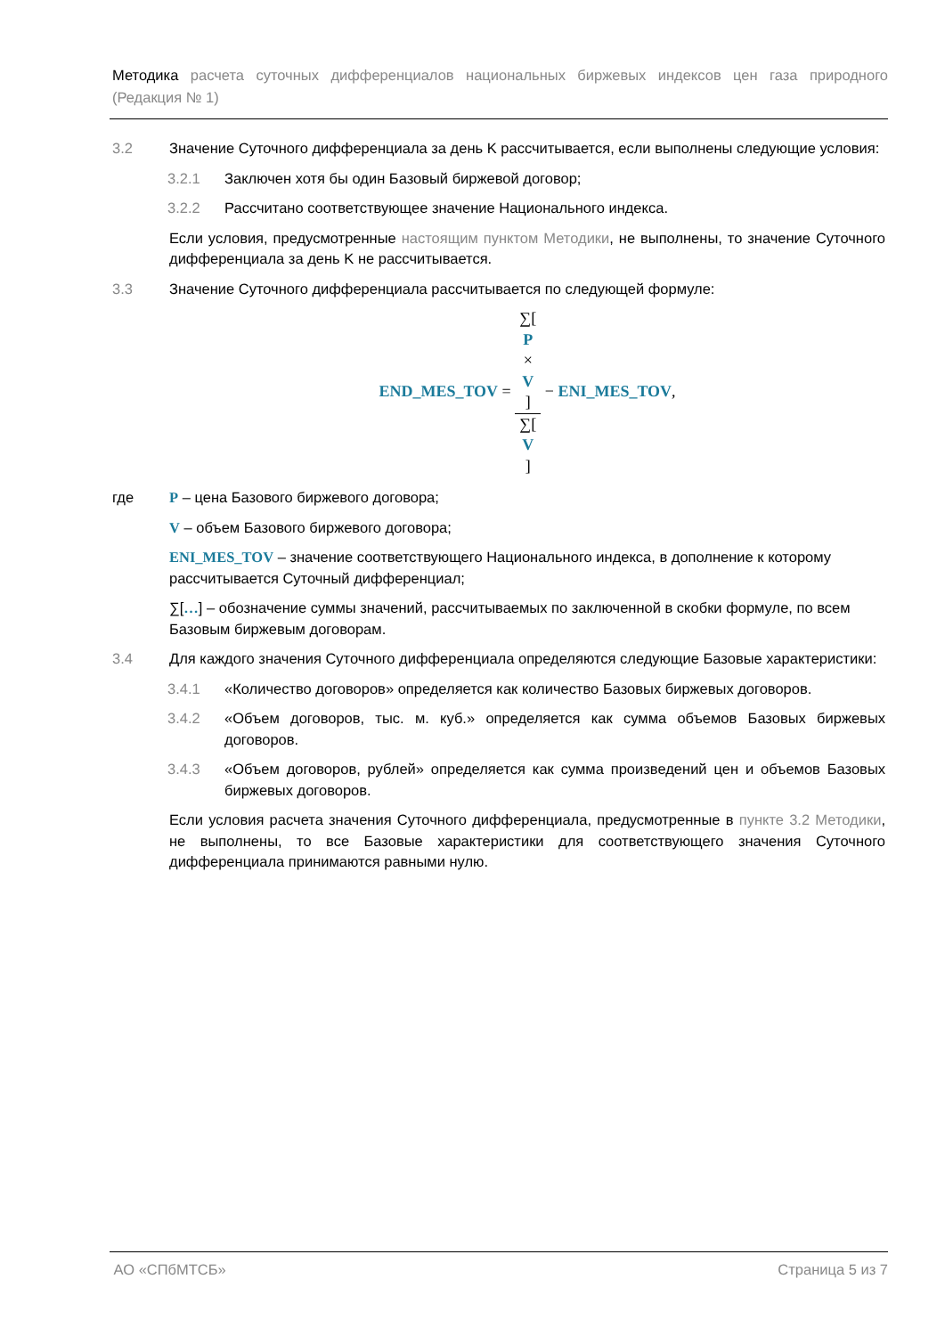Методика расчета суточных дифференциалов национальных биржевых индексов цен газа природного (Редакция № 1)
3.2 Значение Суточного дифференциала за день K рассчитывается, если выполнены следующие условия:
3.2.1 Заключен хотя бы один Базовый биржевой договор;
3.2.2 Рассчитано соответствующее значение Национального индекса.
Если условия, предусмотренные настоящим пунктом Методики, не выполнены, то значение Суточного дифференциала за день K не рассчитывается.
3.3 Значение Суточного дифференциала рассчитывается по следующей формуле:
END_MES_TOV = ∑[P
×
V] ∑[V] − ENI_MES_TOV,
где P – цена Базового биржевого договора;
V – объем Базового биржевого договора;
ENI_MES_TOV – значение соответствующего Национального индекса, в дополнение к которому рассчитывается Суточный дифференциал;
∑[…] – обозначение суммы значений, рассчитываемых по заключенной в скобки формуле, по всем Базовым биржевым договорам.
3.4 Для каждого значения Суточного дифференциала определяются следующие Базовые характеристики:
3.4.1 «Количество договоров» определяется как количество Базовых биржевых договоров.
3.4.2 «Объем договоров, тыс. м. куб.» определяется как сумма объемов Базовых биржевых договоров.
3.4.3 «Объем договоров, рублей» определяется как сумма произведений цен и объемов Базовых биржевых договоров.
Если условия расчета значения Суточного дифференциала, предусмотренные в пункте 3.2 Методики, не выполнены, то все Базовые характеристики для соответствующего значения Суточного дифференциала принимаются равными нулю.
АО «СПбМТСБ» Страница 5 из 7